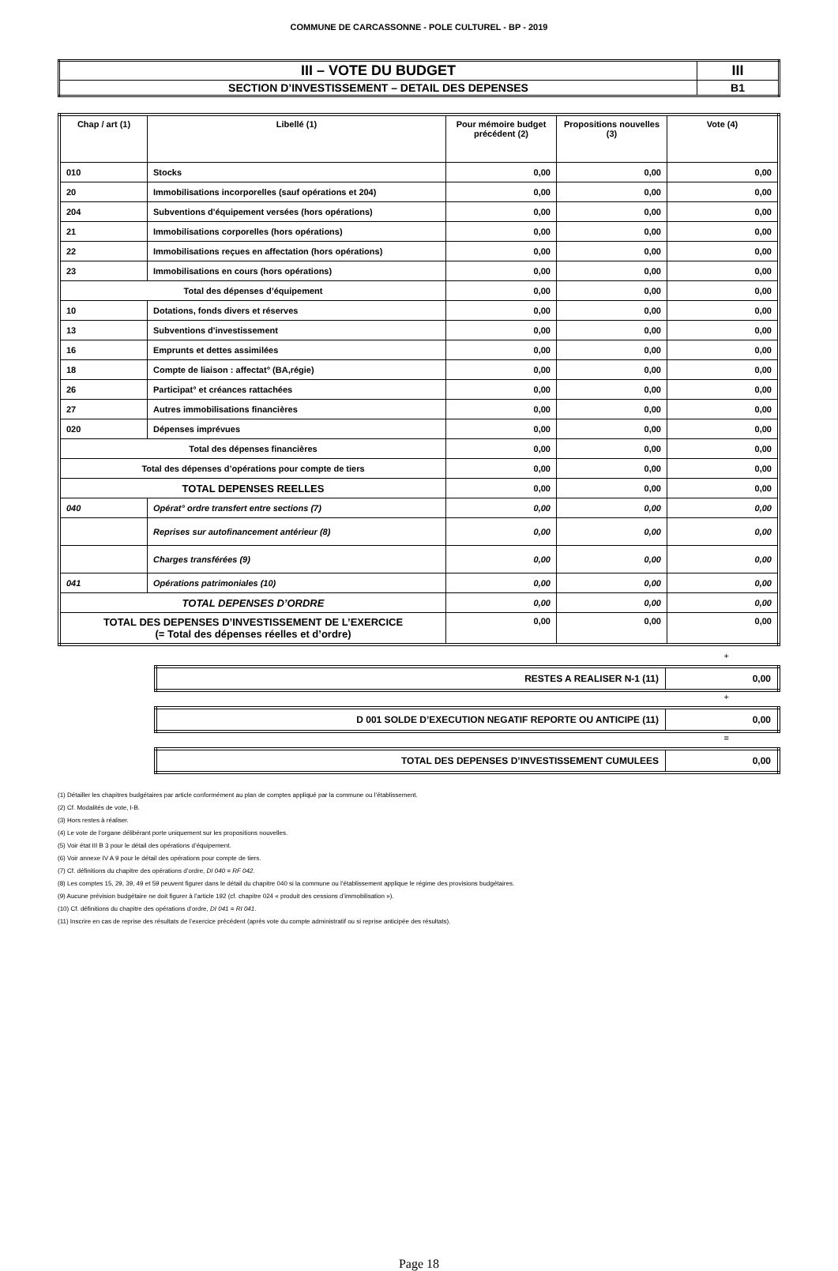COMMUNE DE CARCASSONNE - POLE CULTUREL - BP - 2019
| III – VOTE DU BUDGET | III |
| SECTION D’INVESTISSEMENT – DETAIL DES DEPENSES | B1 |
| Chap / art (1) | Libellé (1) | Pour mémoire budget précédent (2) | Propositions nouvelles (3) | Vote (4) |
| --- | --- | --- | --- | --- |
| 010 | Stocks | 0,00 | 0,00 | 0,00 |
| 20 | Immobilisations incorporelles (sauf opérations et 204) | 0,00 | 0,00 | 0,00 |
| 204 | Subventions d'équipement versées (hors opérations) | 0,00 | 0,00 | 0,00 |
| 21 | Immobilisations corporelles (hors opérations) | 0,00 | 0,00 | 0,00 |
| 22 | Immobilisations reçues en affectation (hors opérations) | 0,00 | 0,00 | 0,00 |
| 23 | Immobilisations en cours (hors opérations) | 0,00 | 0,00 | 0,00 |
| Total des dépenses d’équipement | | 0,00 | 0,00 | 0,00 |
| 10 | Dotations, fonds divers et réserves | 0,00 | 0,00 | 0,00 |
| 13 | Subventions d'investissement | 0,00 | 0,00 | 0,00 |
| 16 | Emprunts et dettes assimilées | 0,00 | 0,00 | 0,00 |
| 18 | Compte de liaison : affectat° (BA,régie) | 0,00 | 0,00 | 0,00 |
| 26 | Participat° et créances rattachées | 0,00 | 0,00 | 0,00 |
| 27 | Autres immobilisations financières | 0,00 | 0,00 | 0,00 |
| 020 | Dépenses imprévues | 0,00 | 0,00 | 0,00 |
| Total des dépenses financières | | 0,00 | 0,00 | 0,00 |
| Total des dépenses d’opérations pour compte de tiers | | 0,00 | 0,00 | 0,00 |
| TOTAL DEPENSES REELLES | | 0,00 | 0,00 | 0,00 |
| 040 | Opérat° ordre transfert entre sections (7) | 0,00 | 0,00 | 0,00 |
| | Reprises sur autofinancement antérieur (8) | 0,00 | 0,00 | 0,00 |
| | Charges transférées (9) | 0,00 | 0,00 | 0,00 |
| 041 | Opérations patrimoniales (10) | 0,00 | 0,00 | 0,00 |
| TOTAL DEPENSES D’ORDRE | | 0,00 | 0,00 | 0,00 |
| TOTAL DES DEPENSES D’INVESTISSEMENT DE L’EXERCICE (= Total des dépenses réelles et d’ordre) | | 0,00 | 0,00 | 0,00 |
+
| RESTES A REALISER N-1 (11) | 0,00 |
+
| D 001 SOLDE D’EXECUTION NEGATIF REPORTE OU ANTICIPE (11) | 0,00 |
=
| TOTAL DES DEPENSES D’INVESTISSEMENT CUMULEES | 0,00 |
(1) Détailler les chapitres budgétaires par article conformément au plan de comptes appliqué par la commune ou l’établissement.
(2) Cf. Modalités de vote, I-B.
(3) Hors restes à réaliser.
(4) Le vote de l’organe délibérant porte uniquement sur les propositions nouvelles.
(5) Voir état III B 3 pour le détail des opérations d’équipement.
(6) Voir annexe IV A 9 pour le détail des opérations pour compte de tiers.
(7) Cf. définitions du chapitre des opérations d’ordre, DI 040 = RF 042.
(8) Les comptes 15, 29, 39, 49 et 59 peuvent figurer dans le détail du chapitre 040 si la commune ou l’établissement applique le régime des provisions budgétaires.
(9) Aucune prévision budgétaire ne doit figurer à l’article 192 (cf. chapitre 024 « produit des cessions d’immobilisation »).
(10) Cf. définitions du chapitre des opérations d’ordre, DI 041 = RI 041.
(11) Inscrire en cas de reprise des résultats de l’exercice précédent (après vote du compte administratif ou si reprise anticipée des résultats).
Page 18